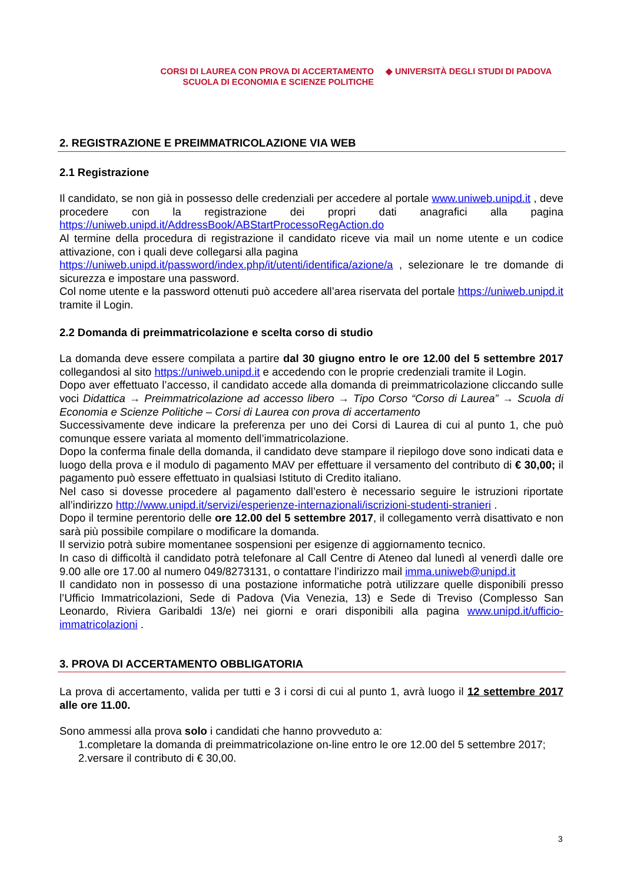CORSI DI LAUREA CON PROVA DI ACCERTAMENTO
SCUOLA DI ECONOMIA E SCIENZE POLITICHE
◆ UNIVERSITÀ DEGLI STUDI DI PADOVA
2. REGISTRAZIONE E PREIMMATRICOLAZIONE VIA WEB
2.1 Registrazione
Il candidato, se non già in possesso delle credenziali per accedere al portale www.uniweb.unipd.it , deve procedere con la registrazione dei propri dati anagrafici alla pagina https://uniweb.unipd.it/AddressBook/ABStartProcessoRegAction.do
Al termine della procedura di registrazione il candidato riceve via mail un nome utente e un codice attivazione, con i quali deve collegarsi alla pagina
https://uniweb.unipd.it/password/index.php/it/utenti/identifica/azione/a , selezionare le tre domande di sicurezza e impostare una password.
Col nome utente e la password ottenuti può accedere all’area riservata del portale https://uniweb.unipd.it tramite il Login.
2.2 Domanda di preimmatricolazione e scelta corso di studio
La domanda deve essere compilata a partire dal 30 giugno entro le ore 12.00 del 5 settembre 2017 collegandosi al sito https://uniweb.unipd.it e accedendo con le proprie credenziali tramite il Login.
Dopo aver effettuato l’accesso, il candidato accede alla domanda di preimmatricolazione cliccando sulle voci Didattica → Preimmatricolazione ad accesso libero → Tipo Corso “Corso di Laurea” → Scuola di Economia e Scienze Politiche – Corsi di Laurea con prova di accertamento
Successivamente deve indicare la preferenza per uno dei Corsi di Laurea di cui al punto 1, che può comunque essere variata al momento dell’immatricolazione.
Dopo la conferma finale della domanda, il candidato deve stampare il riepilogo dove sono indicati data e luogo della prova e il modulo di pagamento MAV per effettuare il versamento del contributo di € 30,00; il pagamento può essere effettuato in qualsiasi Istituto di Credito italiano.
Nel caso si dovesse procedere al pagamento dall’estero è necessario seguire le istruzioni riportate all’indirizzo http://www.unipd.it/servizi/esperienze-internazionali/iscrizioni-studenti-stranieri .
Dopo il termine perentorio delle ore 12.00 del 5 settembre 2017, il collegamento verrà disattivato e non sarà più possibile compilare o modificare la domanda.
Il servizio potrà subire momentanee sospensioni per esigenze di aggiornamento tecnico.
In caso di difficoltà il candidato potrà telefonare al Call Centre di Ateneo dal lunedì al venerdì dalle ore 9.00 alle ore 17.00 al numero 049/8273131, o contattare l’indirizzo mail imma.uniweb@unipd.it
Il candidato non in possesso di una postazione informatiche potrà utilizzare quelle disponibili presso l’Ufficio Immatricolazioni, Sede di Padova (Via Venezia, 13) e Sede di Treviso (Complesso San Leonardo, Riviera Garibaldi 13/e) nei giorni e orari disponibili alla pagina www.unipd.it/ufficio-immatricolazioni .
3. PROVA DI ACCERTAMENTO OBBLIGATORIA
La prova di accertamento, valida per tutti e 3 i corsi di cui al punto 1, avrà luogo il 12 settembre 2017 alle ore 11.00.
Sono ammessi alla prova solo i candidati che hanno provveduto a:
1.completare la domanda di preimmatricolazione on-line entro le ore 12.00 del 5 settembre 2017;
2.versare il contributo di € 30,00.
3